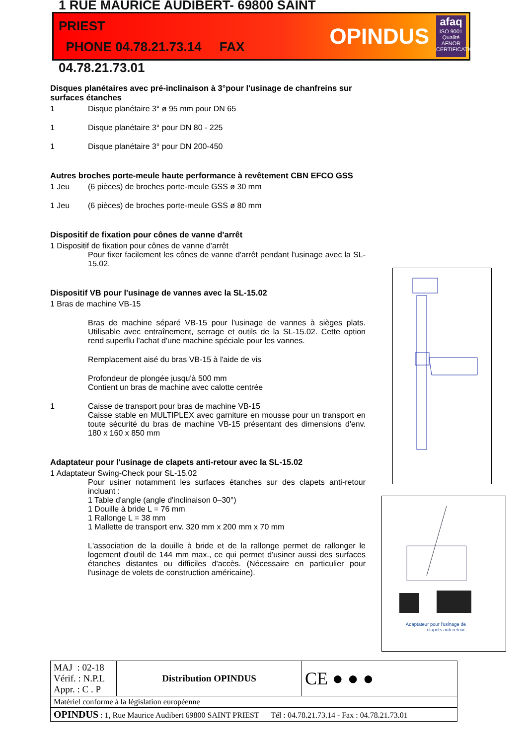1 RUE MAURICE AUDIBERT- 69800 SAINT PRIEST
PHONE 04.78.21.73.14 FAX 04.78.21.73.01
OPINDUS
afaq
ISO 9001
Qualité
AFNOR CERTIFICATION
Disques planétaires avec pré-inclinaison à 3°pour l'usinage de chanfreins sur surfaces étanches
1 Disque planétaire 3° ø 95 mm pour DN 65
1 Disque planétaire 3° pour DN 80 - 225
1 Disque planétaire 3° pour DN 200-450
Autres broches porte-meule haute performance à revêtement CBN EFCO GSS
1 Jeu (6 pièces) de broches porte-meule GSS ø 30 mm
1 Jeu (6 pièces) de broches porte-meule GSS ø 80 mm
Dispositif de fixation pour cônes de vanne d'arrêt
1 Dispositif de fixation pour cônes de vanne d'arrêt
Pour fixer facilement les cônes de vanne d'arrêt pendant l'usinage avec la SL-15.02.
Dispositif VB pour l'usinage de vannes avec la SL-15.02
1 Bras de machine VB-15
Bras de machine séparé VB-15 pour l'usinage de vannes à sièges plats. Utilisable avec entraînement, serrage et outils de la SL-15.02. Cette option rend superflu l'achat d'une machine spéciale pour les vannes.
Remplacement aisé du bras VB-15 à l'aide de vis
Profondeur de plongée jusqu'à 500 mm
Contient un bras de machine avec calotte centrée
1 Caisse de transport pour bras de machine VB-15
Caisse stable en MULTIPLEX avec garniture en mousse pour un transport en toute sécurité du bras de machine VB-15 présentant des dimensions d'env. 180 x 160 x 850 mm
Adaptateur pour l'usinage de clapets anti-retour avec la SL-15.02
1 Adaptateur Swing-Check pour SL-15.02
Pour usiner notamment les surfaces étanches sur des clapets anti-retour incluant :
1 Table d'angle (angle d'inclinaison 0–30°)
1 Douille à bride L = 76 mm
1 Rallonge L = 38 mm
1 Mallette de transport env. 320 mm x 200 mm x 70 mm
L'association de la douille à bride et de la rallonge permet de rallonger le logement d'outil de 144 mm max., ce qui permet d'usiner aussi des surfaces étanches distantes ou difficiles d'accès. (Nécessaire en particulier pour l'usinage de volets de construction américaine).
Adaptateur pour l'usinage de
clapets anti-retour.
| MAJ : 02-18 Vérif. : N.P.L Appr. : C . P | Distribution OPINDUS | CE ● ● ● |
| Matériel conforme à la législation européenne | | |
| OPINDUS : 1, Rue Maurice Audibert 69800 SAINT PRIEST Tél : 04.78.21.73.14 - Fax : 04.78.21.73.01 | | |